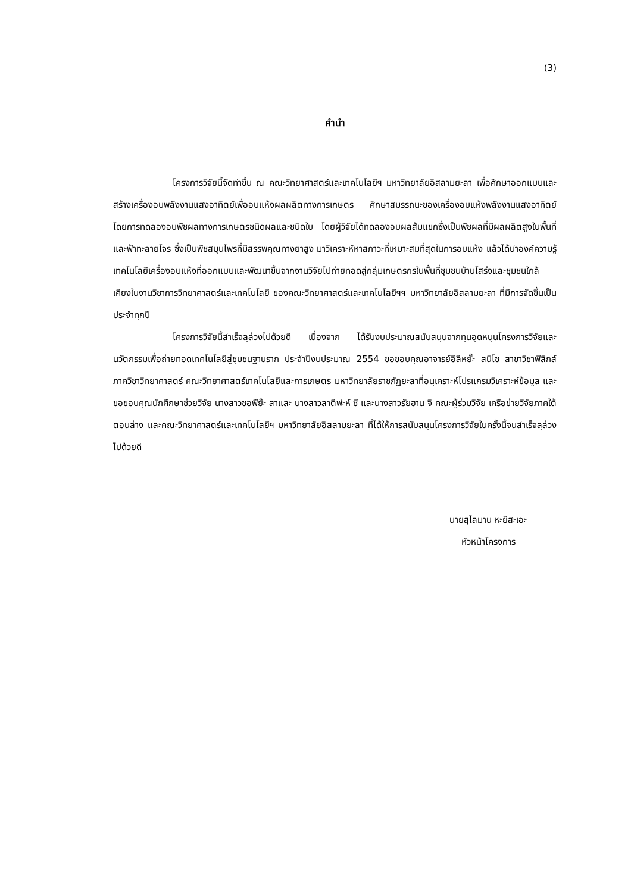(3)
คำนำ
โครงการวิจัยนี้จัดทำขึ้น ณ คณะวิทยาศาสตร์และเทคโนโลยีฯ มหาวิทยาลัยอิสลามยะลา เพื่อศึกษาออกแบบและสร้างเครื่องอบพลังงานแสงอาทิตย์เพื่ออบแห้งผลผลิตทางการเกษตร ศึกษาสมรรถนะของเครื่องอบแห้งพลังงานแสงอาทิตย์ โดยการทดลองอบพืชผลทางการเกษตรชนิดผลและชนิดใบ โดยผู้วิจัยได้ทดลองอบผลส้มแขกซึ่งเป็นพืชผลที่มีผลผลิตสูงในพื้นที่และฟ้าทะลายโจร ซึ่งเป็นพืชสมุนไพรที่มีสรรพคุณทางยาสูง มาวิเคราะห์หาสภาวะที่เหมาะสมที่สุดในการอบแห้ง แล้วได้นำองค์ความรู้เทคโนโลยีเครื่องอบแห้งที่ออกแบบและพัฒนาขึ้นจากงานวิจัยไปถ่ายทอดสู่กลุ่มเกษตรกรในพื้นที่ชุมชนบ้านโสร่งและชุมชนใกล้เคียงในงานวิชาการวิทยาศาสตร์และเทคโนโลยี ของคณะวิทยาศาสตร์และเทคโนโลยีฯฯ มหาวิทยาลัยอิสลามยะลา ที่มีการจัดขึ้นเป็นประจำทุกปี
โครงการวิจัยนี้สำเร็จลุล่วงไปด้วยดี เนื่องจาก ได้รับงบประมาณสนับสนุนจากทุนอุดหนุนโครงการวิจัยและนวัตกรรมเพื่อถ่ายทอดเทคโนโลยีสู่ชุมชนฐานราก ประจำปีงบประมาณ 2554 ขอขอบคุณอาจารย์อีลีหยั๊ะ สนิโซ สาขาวิชาฟิสิกส์ ภาควิชาวิทยาศาสตร์ คณะวิทยาศาสตร์เทคโนโลยีและการเกษตร มหาวิทยาลัยราชภัฏยะลาที่อนุเคราะห์โปรแกรมวิเคราะห์ข้อมูล และขอขอบคุณนักศึกษาช่วยวิจัย นางสาวซอฟีย๊ะ สาและ นางสาวลาตีฟะห์ ซี และนางสาวรัยฮาน จิ คณะผู้ร่วมวิจัย เครือข่ายวิจัยภาคใต้ตอนล่าง และคณะวิทยาศาสตร์และเทคโนโลยีฯ มหาวิทยาลัยอิสลามยะลา ที่ได้ให้การสนับสนุนโครงการวิจัยในครั้งนี้จนสำเร็จลุล่วงไปด้วยดี
นายสุไลมาน หะยีสะเอะ
หัวหน้าโครงการ